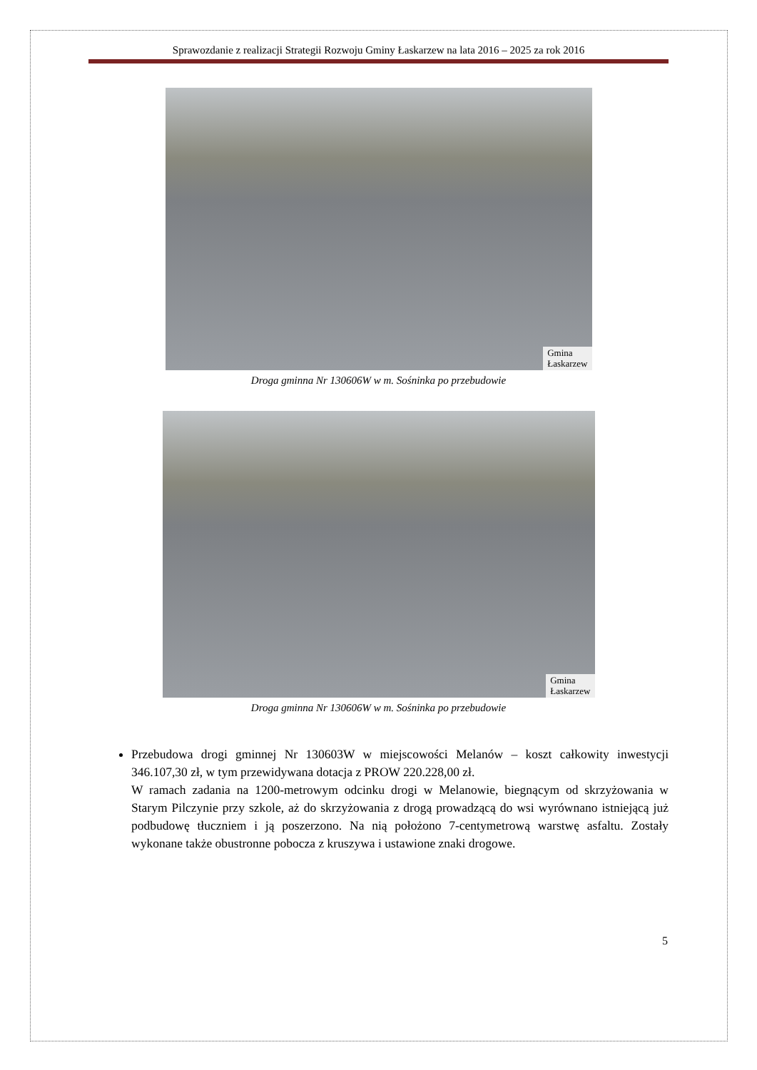Sprawozdanie z realizacji Strategii Rozwoju Gminy Łaskarzew na lata 2016 – 2025 za rok 2016
Gmina
Łaskarzew
Droga gminna Nr 130606W w m. Sośninka po przebudowie
Gmina
Łaskarzew
Droga gminna Nr 130606W w m. Sośninka po przebudowie
Przebudowa drogi gminnej Nr 130603W w miejscowości Melanów – koszt całkowity inwestycji 346.107,30 zł, w tym przewidywana dotacja z PROW 220.228,00 zł.
W ramach zadania na 1200-metrowym odcinku drogi w Melanowie, biegnącym od skrzyżowania w Starym Pilczynie przy szkole, aż do skrzyżowania z drogą prowadzącą do wsi wyrównano istniejącą już podbudowę tłuczniem i ją poszerzono. Na nią położono 7-centymetrową warstwę asfaltu. Zostały wykonane także obustronne pobocza z kruszywa i ustawione znaki drogowe.
5